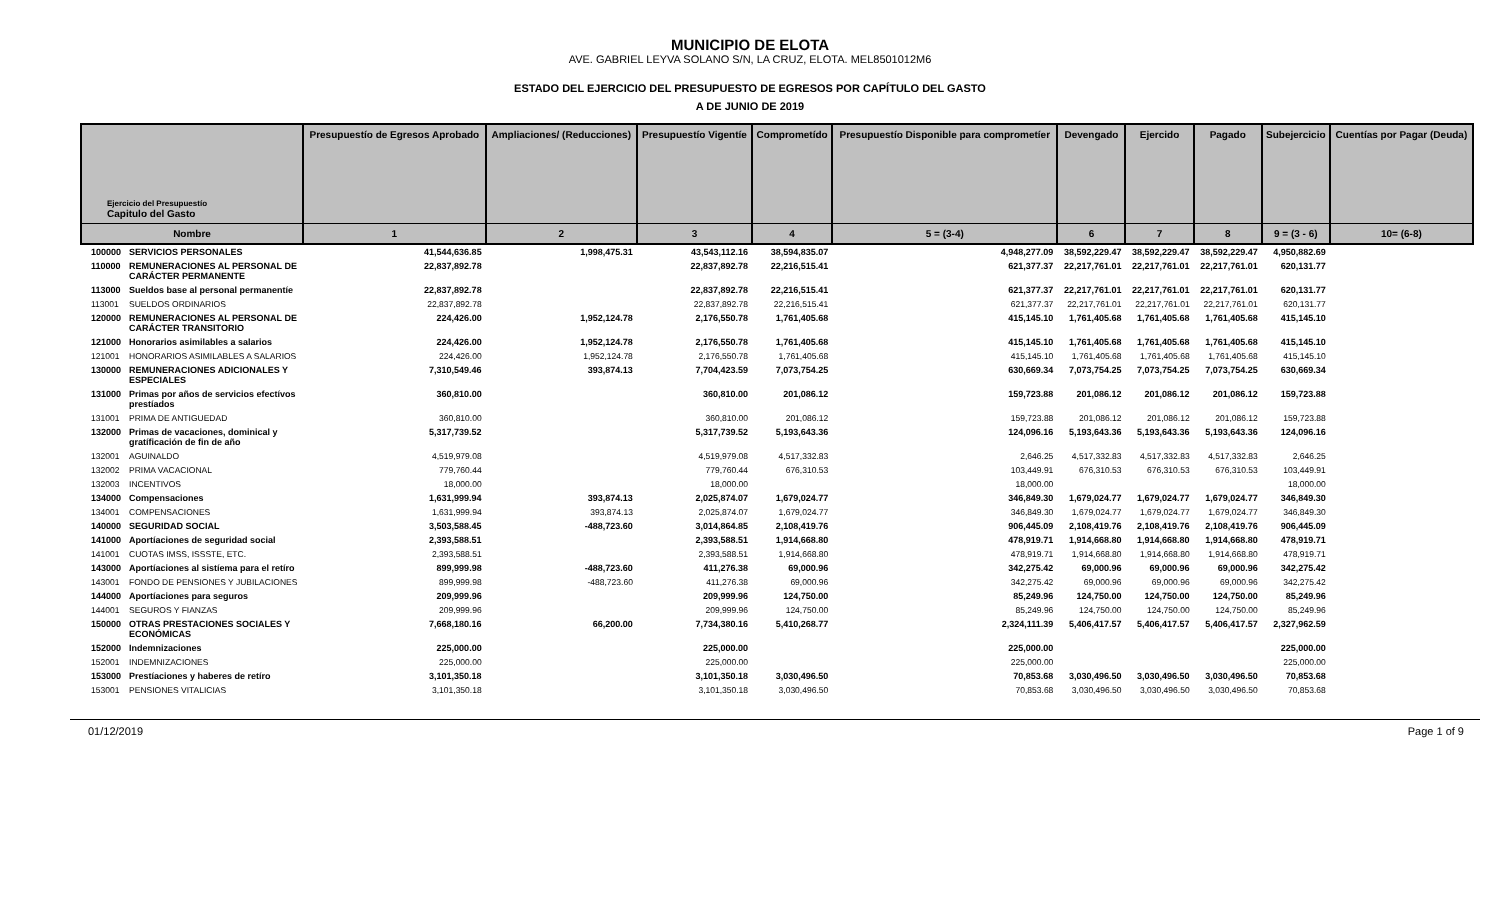MUNICIPIO DE ELOTA
AVE. GABRIEL LEYVA SOLANO S/N, LA CRUZ, ELOTA. MEL8501012M6
ESTADO DEL EJERCICIO DEL PRESUPUESTO DE EGRESOS POR CAPÍTULO DEL GASTO
A DE JUNIO DE 2019
| Ejercicio del Presupuestío Capitulo del Gasto | | Presupuestío de Egresos Aprobado | Ampliaciones/ (Reducciones) | Presupuestío Vigentíe | Comprometído | Presupuestío Disponible para comprometíer | Devengado | Ejercido | Pagado | Subejercicio | Cuentías por Pagar (Deuda) |
| --- | --- | --- | --- | --- | --- | --- | --- | --- | --- | --- | --- |
| Nombre | | 1 | 2 | 3 | 4 | 5 = (3-4) | 6 | 7 | 8 | 9 = (3 - 6) | 10= (6-8) |
| 100000 | SERVICIOS PERSONALES | 41,544,636.85 | 1,998,475.31 | 43,543,112.16 | 38,594,835.07 | 4,948,277.09 | 38,592,229.47 | 38,592,229.47 | 38,592,229.47 | 4,950,882.69 | |
| 110000 | REMUNERACIONES AL PERSONAL DE CARÁCTER PERMANENTE | 22,837,892.78 | | 22,837,892.78 | 22,216,515.41 | 621,377.37 | 22,217,761.01 | 22,217,761.01 | 22,217,761.01 | 620,131.77 | |
| 113000 | Sueldos base al personal permanentíe | 22,837,892.78 | | 22,837,892.78 | 22,216,515.41 | 621,377.37 | 22,217,761.01 | 22,217,761.01 | 22,217,761.01 | 620,131.77 | |
| 113001 | SUELDOS ORDINARIOS | 22,837,892.78 | | 22,837,892.78 | 22,216,515.41 | 621,377.37 | 22,217,761.01 | 22,217,761.01 | 22,217,761.01 | 620,131.77 | |
| 120000 | REMUNERACIONES AL PERSONAL DE CARÁCTER TRANSITORIO | 224,426.00 | 1,952,124.78 | 2,176,550.78 | 1,761,405.68 | 415,145.10 | 1,761,405.68 | 1,761,405.68 | 1,761,405.68 | 415,145.10 | |
| 121000 | Honorarios asimilables a salarios | 224,426.00 | 1,952,124.78 | 2,176,550.78 | 1,761,405.68 | 415,145.10 | 1,761,405.68 | 1,761,405.68 | 1,761,405.68 | 415,145.10 | |
| 121001 | HONORARIOS ASIMILABLES A SALARIOS | 224,426.00 | 1,952,124.78 | 2,176,550.78 | 1,761,405.68 | 415,145.10 | 1,761,405.68 | 1,761,405.68 | 1,761,405.68 | 415,145.10 | |
| 130000 | REMUNERACIONES ADICIONALES Y ESPECIALES | 7,310,549.46 | 393,874.13 | 7,704,423.59 | 7,073,754.25 | 630,669.34 | 7,073,754.25 | 7,073,754.25 | 7,073,754.25 | 630,669.34 | |
| 131000 | Primas por años de servicios efectívos prestíados | 360,810.00 | | 360,810.00 | 201,086.12 | 159,723.88 | 201,086.12 | 201,086.12 | 201,086.12 | 159,723.88 | |
| 131001 | PRIMA DE ANTIGUEDAD | 360,810.00 | | 360,810.00 | 201,086.12 | 159,723.88 | 201,086.12 | 201,086.12 | 201,086.12 | 159,723.88 | |
| 132000 | Primas de vacaciones, dominical y gratíficación de fin de año | 5,317,739.52 | | 5,317,739.52 | 5,193,643.36 | 124,096.16 | 5,193,643.36 | 5,193,643.36 | 5,193,643.36 | 124,096.16 | |
| 132001 | AGUINALDO | 4,519,979.08 | | 4,519,979.08 | 4,517,332.83 | 2,646.25 | 4,517,332.83 | 4,517,332.83 | 4,517,332.83 | 2,646.25 | |
| 132002 | PRIMA VACACIONAL | 779,760.44 | | 779,760.44 | 676,310.53 | 103,449.91 | 676,310.53 | 676,310.53 | 676,310.53 | 103,449.91 | |
| 132003 | INCENTIVOS | 18,000.00 | | 18,000.00 | | 18,000.00 | | | | 18,000.00 | |
| 134000 | Compensaciones | 1,631,999.94 | 393,874.13 | 2,025,874.07 | 1,679,024.77 | 346,849.30 | 1,679,024.77 | 1,679,024.77 | 1,679,024.77 | 346,849.30 | |
| 134001 | COMPENSACIONES | 1,631,999.94 | 393,874.13 | 2,025,874.07 | 1,679,024.77 | 346,849.30 | 1,679,024.77 | 1,679,024.77 | 1,679,024.77 | 346,849.30 | |
| 140000 | SEGURIDAD SOCIAL | 3,503,588.45 | -488,723.60 | 3,014,864.85 | 2,108,419.76 | 906,445.09 | 2,108,419.76 | 2,108,419.76 | 2,108,419.76 | 906,445.09 | |
| 141000 | Aportíaciones de seguridad social | 2,393,588.51 | | 2,393,588.51 | 1,914,668.80 | 478,919.71 | 1,914,668.80 | 1,914,668.80 | 1,914,668.80 | 478,919.71 | |
| 141001 | CUOTAS IMSS, ISSSTE, ETC. | 2,393,588.51 | | 2,393,588.51 | 1,914,668.80 | 478,919.71 | 1,914,668.80 | 1,914,668.80 | 1,914,668.80 | 478,919.71 | |
| 143000 | Aportíaciones al sistíema para el retíro | 899,999.98 | -488,723.60 | 411,276.38 | 69,000.96 | 342,275.42 | 69,000.96 | 69,000.96 | 69,000.96 | 342,275.42 | |
| 143001 | FONDO DE PENSIONES Y JUBILACIONES | 899,999.98 | -488,723.60 | 411,276.38 | 69,000.96 | 342,275.42 | 69,000.96 | 69,000.96 | 69,000.96 | 342,275.42 | |
| 144000 | Aportíaciones para seguros | 209,999.96 | | 209,999.96 | 124,750.00 | 85,249.96 | 124,750.00 | 124,750.00 | 124,750.00 | 85,249.96 | |
| 144001 | SEGUROS Y FIANZAS | 209,999.96 | | 209,999.96 | 124,750.00 | 85,249.96 | 124,750.00 | 124,750.00 | 124,750.00 | 85,249.96 | |
| 150000 | OTRAS PRESTACIONES SOCIALES Y ECONÓMICAS | 7,668,180.16 | 66,200.00 | 7,734,380.16 | 5,410,268.77 | 2,324,111.39 | 5,406,417.57 | 5,406,417.57 | 5,406,417.57 | 2,327,962.59 | |
| 152000 | Indemnizaciones | 225,000.00 | | 225,000.00 | | 225,000.00 | | | | 225,000.00 | |
| 152001 | INDEMNIZACIONES | 225,000.00 | | 225,000.00 | | 225,000.00 | | | | 225,000.00 | |
| 153000 | Prestíaciones y haberes de retíro | 3,101,350.18 | | 3,101,350.18 | 3,030,496.50 | 70,853.68 | 3,030,496.50 | 3,030,496.50 | 3,030,496.50 | 70,853.68 | |
| 153001 | PENSIONES VITALICIAS | 3,101,350.18 | | 3,101,350.18 | 3,030,496.50 | 70,853.68 | 3,030,496.50 | 3,030,496.50 | 3,030,496.50 | 70,853.68 | |
01/12/2019 Page 1 of 9